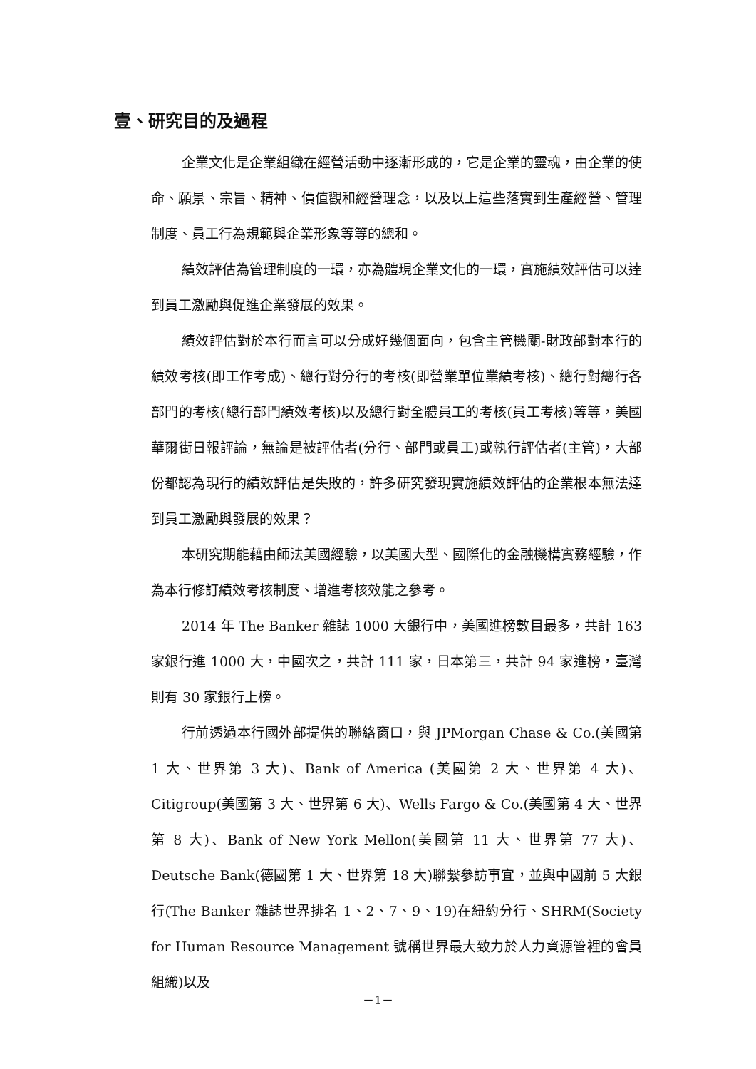壹、研究目的及過程
企業文化是企業組織在經營活動中逐漸形成的，它是企業的靈魂，由企業的使命、願景、宗旨、精神、價值觀和經營理念，以及以上這些落實到生產經營、管理制度、員工行為規範與企業形象等等的總和。
績效評估為管理制度的一環，亦為體現企業文化的一環，實施績效評估可以達到員工激勵與促進企業發展的效果。
績效評估對於本行而言可以分成好幾個面向，包含主管機關-財政部對本行的績效考核(即工作考成)、總行對分行的考核(即營業單位業績考核)、總行對總行各部門的考核(總行部門績效考核)以及總行對全體員工的考核(員工考核)等等，美國華爾街日報評論，無論是被評估者(分行、部門或員工)或執行評估者(主管)，大部份都認為現行的績效評估是失敗的，許多研究發現實施績效評估的企業根本無法達到員工激勵與發展的效果？
本研究期能藉由師法美國經驗，以美國大型、國際化的金融機構實務經驗，作為本行修訂績效考核制度、增進考核效能之參考。
2014 年 The Banker 雜誌 1000 大銀行中，美國進榜數目最多，共計 163 家銀行進 1000 大，中國次之，共計 111 家，日本第三，共計 94 家進榜，臺灣則有 30 家銀行上榜。
行前透過本行國外部提供的聯絡窗口，與 JPMorgan Chase & Co.(美國第 1 大、世界第 3 大)、Bank of America (美國第 2 大、世界第 4 大)、Citigroup(美國第 3 大、世界第 6 大)、Wells Fargo & Co.(美國第 4 大、世界第 8 大)、Bank of New York Mellon(美國第 11 大、世界第 77 大)、Deutsche Bank(德國第 1 大、世界第 18 大)聯繫參訪事宜，並與中國前 5 大銀行(The Banker 雜誌世界排名 1、2、7、9、19)在紐約分行、SHRM(Society for Human Resource Management 號稱世界最大致力於人力資源管裡的會員組織)以及
－1－